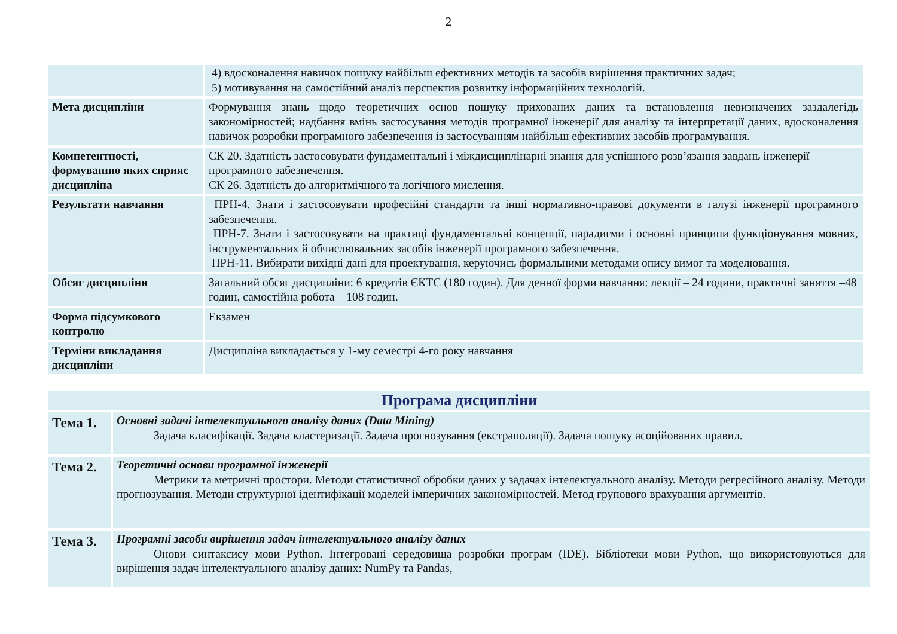2
| | 4) вдосконалення навичок пошуку найбільш ефективних методів та засобів вирішення практичних задач; 5) мотивування на самостійний аналіз перспектив розвитку інформаційних технологій. |
| Мета дисципліни | Формування знань щодо теоретичних основ пошуку прихованих даних та встановлення невизначених заздалегідь закономірностей; надбання вмінь застосування методів програмної інженерії для аналізу та інтерпретації даних, вдосконалення навичок розробки програмного забезпечення із застосуванням найбільш ефективних засобів програмування. |
| Компетентності, формуванню яких сприяє дисципліна | СК 20. Здатність застосовувати фундаментальні і міждисциплінарні знання для успішного розв’язання завдань інженерії програмного забезпечення. СК 26. Здатність до алгоритмічного та логічного мислення. |
| Результати навчання | ПРН-4. Знати і застосовувати професійні стандарти та інші нормативно-правові документи в галузі інженерії програмного забезпечення. ПРН-7. Знати і застосовувати на практиці фундаментальні концепції, парадигми і основні принципи функціонування мовних, інструментальних й обчислювальних засобів інженерії програмного забезпечення. ПРН-11. Вибирати вихідні дані для проектування, керуючись формальними методами опису вимог та моделювання. |
| Обсяг дисципліни | Загальний обсяг дисципліни: 6 кредитів ЄКТС (180 годин). Для денної форми навчання: лекції – 24 години, практичні заняття –48 годин, самостійна робота – 108 годин. |
| Форма підсумкового контролю | Екзамен |
| Терміни викладання дисципліни | Дисципліна викладається у 1-му семестрі 4-го року навчання |
| Програма дисципліни | |
| Тема 1. | Основні задачі інтелектуального аналізу даних (Data Mining) Задача класифікації. Задача кластеризації. Задача прогнозування (екстраполяції). Задача пошуку асоційованих правил. |
| Тема 2. | Теоретичні основи програмної інженерії Метрики та метричні простори. Методи статистичної обробки даних у задачах інтелектуального аналізу. Методи регресійного аналізу. Методи прогнозування. Методи структурної ідентифікації моделей імперичних закономірностей. Метод групового врахування аргументів. |
| Тема 3. | Програмні засоби вирішення задач інтелектуального аналізу даних Онови синтаксису мови Python. Інтегровані середовища розробки програм (IDE). Бібліотеки мови Python, що використовуються для вирішення задач інтелектуального аналізу даних: NumPy та Pandas, |